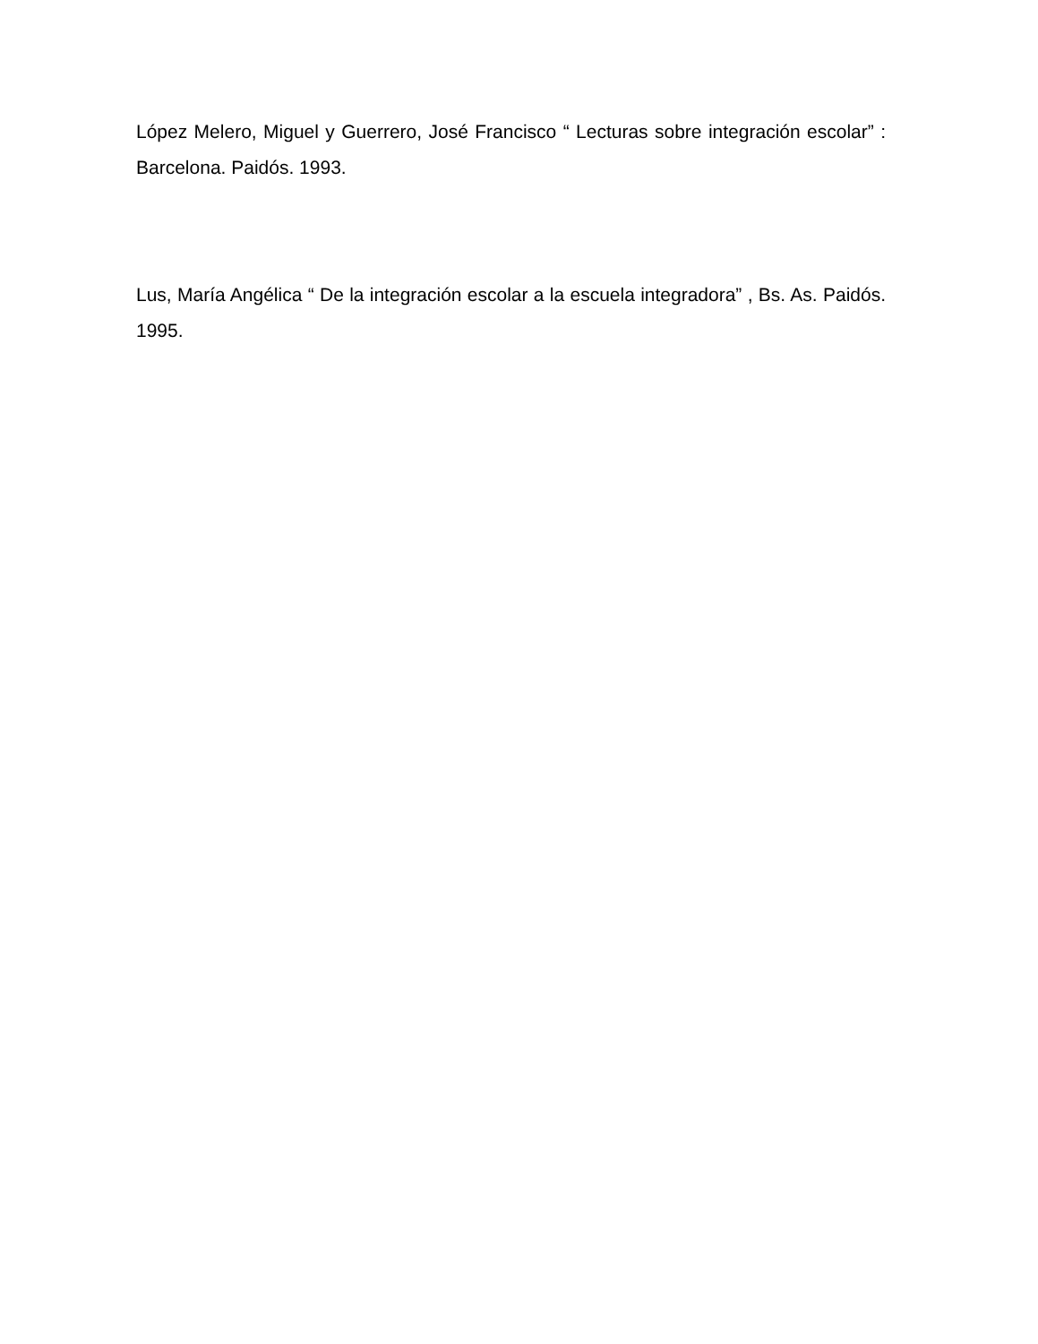López Melero, Miguel y Guerrero, José Francisco “ Lecturas sobre integración escolar” : Barcelona. Paidós. 1993.
Lus, María Angélica “ De la integración escolar a la escuela integradora” , Bs. As. Paidós. 1995.